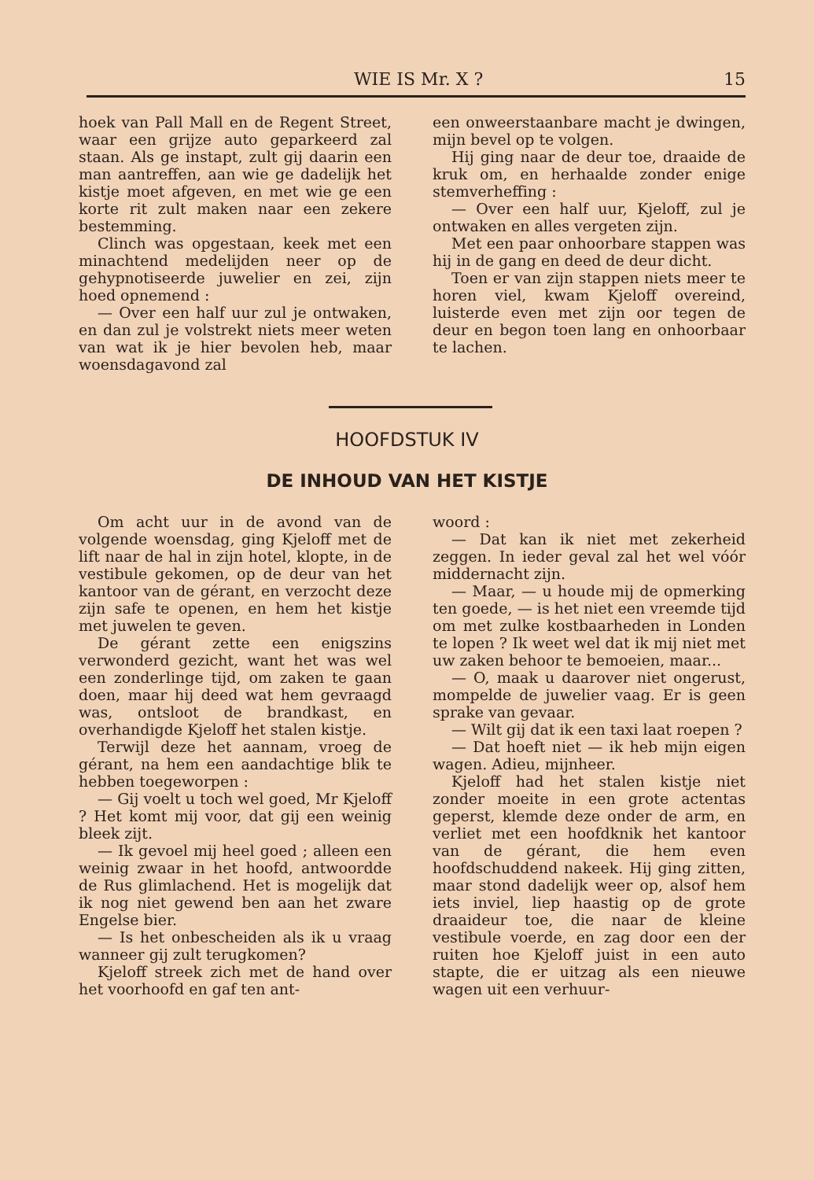WIE IS Mr. X ? 15
hoek van Pall Mall en de Regent Street, waar een grijze auto geparkeerd zal staan. Als ge instapt, zult gij daarin een man aantreffen, aan wie ge dadelijk het kistje moet afgeven, en met wie ge een korte rit zult maken naar een zekere bestemming.
Clinch was opgestaan, keek met een minachtend medelijden neer op de gehypnotiseerde juwelier en zei, zijn hoed opnemend :
— Over een half uur zul je ontwaken, en dan zul je volstrekt niets meer weten van wat ik je hier bevolen heb, maar woensdagavond zal
een onweerstaanbare macht je dwingen, mijn bevel op te volgen.
Hij ging naar de deur toe, draaide de kruk om, en herhaalde zonder enige stemverheffing :
— Over een half uur, Kjeloff, zul je ontwaken en alles vergeten zijn.
Met een paar onhoorbare stappen was hij in de gang en deed de deur dicht.
Toen er van zijn stappen niets meer te horen viel, kwam Kjeloff overeind, luisterde even met zijn oor tegen de deur en begon toen lang en onhoorbaar te lachen.
HOOFDSTUK IV
DE INHOUD VAN HET KISTJE
Om acht uur in de avond van de volgende woensdag, ging Kjeloff met de lift naar de hal in zijn hotel, klopte, in de vestibule gekomen, op de deur van het kantoor van de gérant, en verzocht deze zijn safe te openen, en hem het kistje met juwelen te geven.
De gérant zette een enigszins verwonderd gezicht, want het was wel een zonderlinge tijd, om zaken te gaan doen, maar hij deed wat hem gevraagd was, ontsloot de brandkast, en overhandigde Kjeloff het stalen kistje.
Terwijl deze het aannam, vroeg de gérant, na hem een aandachtige blik te hebben toegeworpen :
— Gij voelt u toch wel goed, Mr Kjeloff ? Het komt mij voor, dat gij een weinig bleek zijt.
— Ik gevoel mij heel goed ; alleen een weinig zwaar in het hoofd, antwoordde de Rus glimlachend. Het is mogelijk dat ik nog niet gewend ben aan het zware Engelse bier.
— Is het onbescheiden als ik u vraag wanneer gij zult terugkomen?
Kjeloff streek zich met de hand over het voorhoofd en gaf ten ant-
woord :
— Dat kan ik niet met zekerheid zeggen. In ieder geval zal het wel vóór middernacht zijn.
— Maar, — u houde mij de opmerking ten goede, — is het niet een vreemde tijd om met zulke kostbaarheden in Londen te lopen ? Ik weet wel dat ik mij niet met uw zaken behoor te bemoeien, maar...
— O, maak u daarover niet ongerust, mompelde de juwelier vaag. Er is geen sprake van gevaar.
— Wilt gij dat ik een taxi laat roepen ?
— Dat hoeft niet — ik heb mijn eigen wagen. Adieu, mijnheer.
Kjeloff had het stalen kistje niet zonder moeite in een grote actentas geperst, klemde deze onder de arm, en verliet met een hoofdknik het kantoor van de gérant, die hem even hoofdschuddend nakeek. Hij ging zitten, maar stond dadelijk weer op, alsof hem iets inviel, liep haastig op de grote draaideur toe, die naar de kleine vestibule voerde, en zag door een der ruiten hoe Kjeloff juist in een auto stapte, die er uitzag als een nieuwe wagen uit een verhuur-